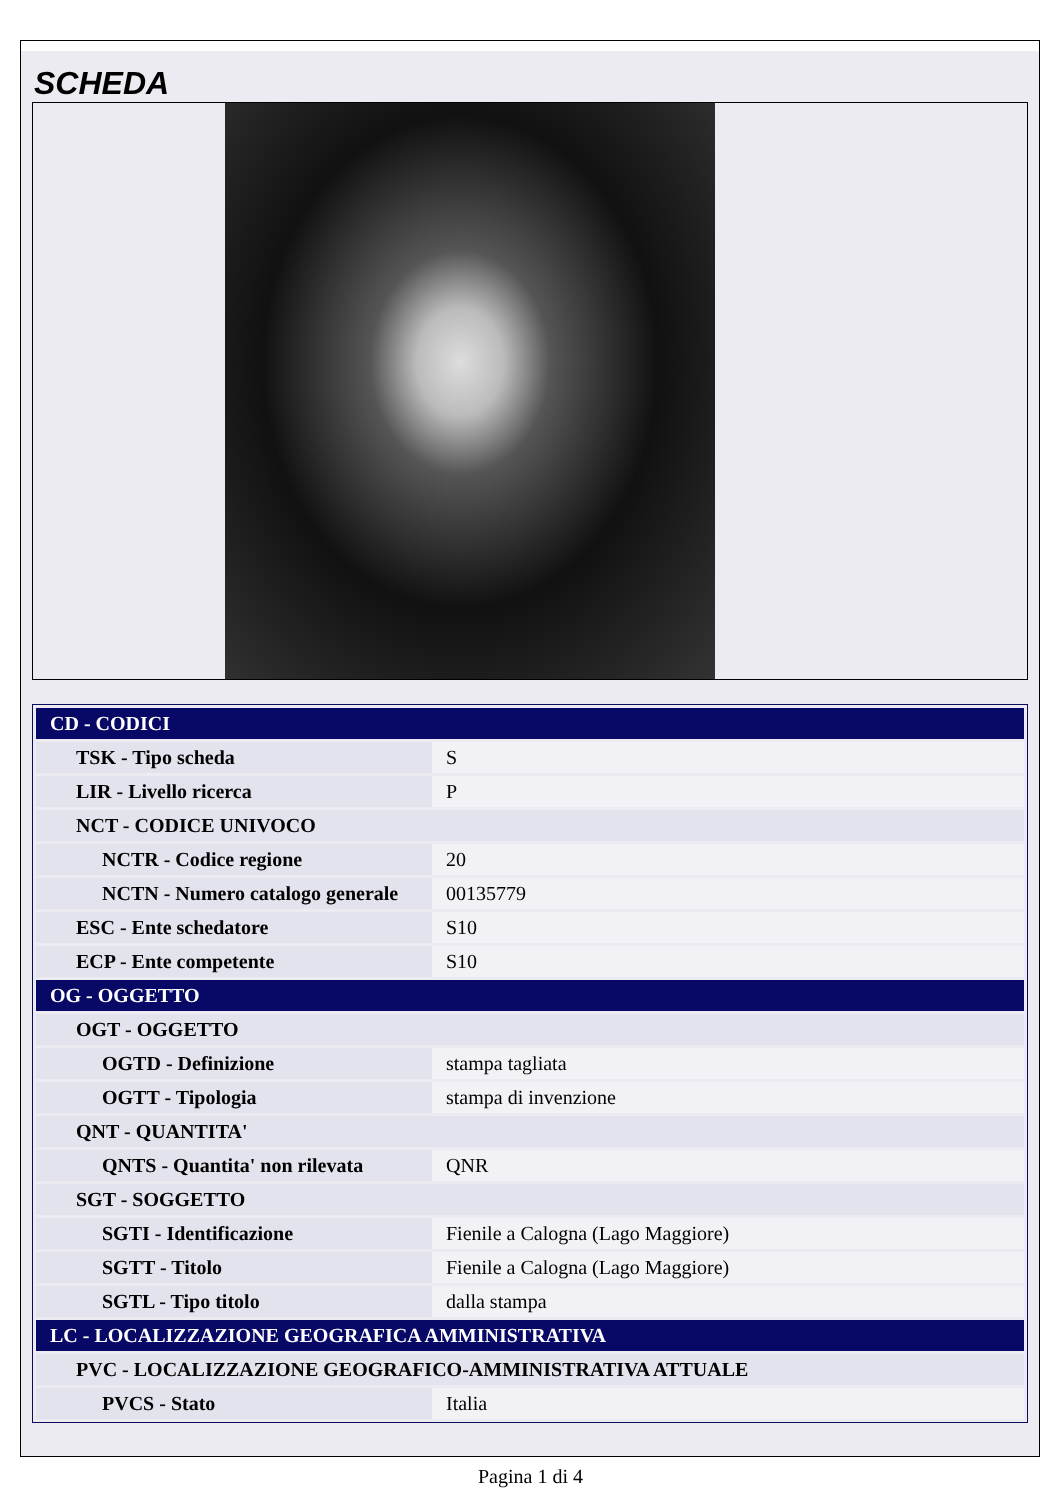SCHEDA
| CD - CODICI | |
| TSK - Tipo scheda | S |
| LIR - Livello ricerca | P |
| NCT - CODICE UNIVOCO | |
| NCTR - Codice regione | 20 |
| NCTN - Numero catalogo generale | 00135779 |
| ESC - Ente schedatore | S10 |
| ECP - Ente competente | S10 |
| OG - OGGETTO | |
| OGT - OGGETTO | |
| OGTD - Definizione | stampa tagliata |
| OGTT - Tipologia | stampa di invenzione |
| QNT - QUANTITA' | |
| QNTS - Quantita' non rilevata | QNR |
| SGT - SOGGETTO | |
| SGTI - Identificazione | Fienile a Calogna (Lago Maggiore) |
| SGTT - Titolo | Fienile a Calogna (Lago Maggiore) |
| SGTL - Tipo titolo | dalla stampa |
| LC - LOCALIZZAZIONE GEOGRAFICA AMMINISTRATIVA | |
| PVC - LOCALIZZAZIONE GEOGRAFICO-AMMINISTRATIVA ATTUALE | |
| PVCS - Stato | Italia |
Pagina 1 di 4